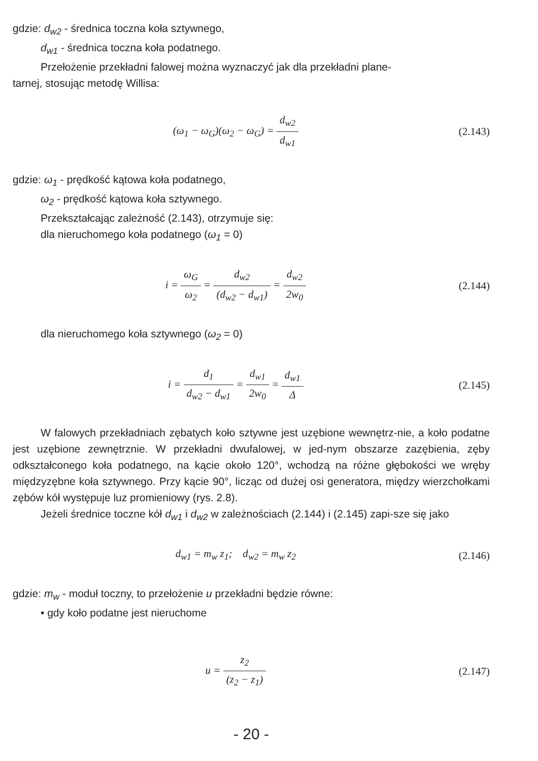gdzie: d<sub>w2</sub> - średnica toczna koła sztywnego,
d<sub>w1</sub> - średnica toczna koła podatnego.
Przełożenie przekładni falowej można wyznaczyć jak dla przekładni plane-
tarnej, stosując metodę Willisa:
(ω<sub>1</sub> − ω<sub>G</sub>)(ω<sub>2</sub> − ω<sub>G</sub>) = d<sub>w2</sub> d<sub>w1</sub> (2.143)
gdzie: ω<sub>1</sub> - prędkość kątowa koła podatnego,
ω<sub>2</sub> - prędkość kątowa koła sztywnego.
Przekształcając zależność (2.143), otrzymuje się:
dla nieruchomego koła podatnego (ω<sub>1</sub> = 0)
i = ω<sub>G</sub> ω<sub>2</sub> = d<sub>w2</sub> (d<sub>w2</sub> − d<sub>w1</sub>) = d<sub>w2</sub> 2w<sub>0</sub>
(2.144)
dla nieruchomego koła sztywnego (ω<sub>2</sub> = 0)
i = d<sub>1</sub> d<sub>w2</sub> − d<sub>w1</sub> = d<sub>w1</sub> 2w<sub>0</sub> = d<sub>w1</sub> Δ
(2.145)
W falowych przekładniach zębatych koło sztywne jest uzębione wewnętrz-nie, a koło podatne jest uzębione zewnętrznie. W przekładni dwufalowej, w jed-nym obszarze zazębienia, zęby odkształconego koła podatnego, na kącie około 120°, wchodzą na różne głębokości we wręby międzyzębne koła sztywnego. Przy kącie 90°, licząc od dużej osi generatora, między wierzchołkami zębów kół występuje luz promieniowy (rys. 2.8).
Jeżeli średnice toczne kół d<sub>w1</sub> i d<sub>w2</sub> w zależnościach (2.144) i (2.145) zapi-sze się jako
d<sub>w1</sub> = m<sub>w</sub> z<sub>1</sub>; d<sub>w2</sub> = m<sub>w</sub> z<sub>2</sub> (2.146)
gdzie: m<sub>w</sub> - moduł toczny, to przełożenie u przekładni będzie równe:
• gdy koło podatne jest nieruchome
u = z<sub>2</sub> (z<sub>2</sub> − z<sub>1</sub>) (2.147)
- 20 -